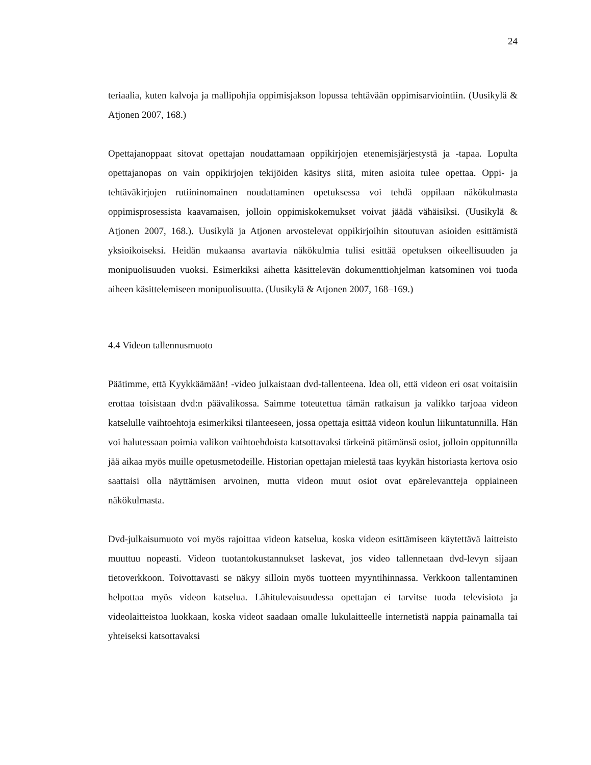24
teriaalia, kuten kalvoja ja mallipohjia oppimisjakson lopussa tehtävään oppimisarviointiin. (Uusikylä & Atjonen 2007, 168.)
Opettajanoppaat sitovat opettajan noudattamaan oppikirjojen etenemisjärjestystä ja -tapaa. Lopulta opettajanopas on vain oppikirjojen tekijöiden käsitys siitä, miten asioita tulee opettaa. Oppi- ja tehtäväkirjojen rutiininomainen noudattaminen opetuksessa voi tehdä oppilaan näkökulmasta oppimisprosessista kaavamaisen, jolloin oppimiskokemukset voivat jäädä vähäisiksi. (Uusikylä & Atjonen 2007, 168.). Uusikylä ja Atjonen arvostelevat oppikirjoihin sitoutuvan asioiden esittämistä yksioikoiseksi. Heidän mukaansa avartavia näkökulmia tulisi esittää opetuksen oikeellisuuden ja monipuolisuuden vuoksi. Esimerkiksi aihetta käsittelevän dokumenttiohjelman katsominen voi tuoda aiheen käsittelemiseen monipuolisuutta. (Uusikylä & Atjonen 2007, 168–169.)
4.4 Videon tallennusmuoto
Päätimme, että Kyykkäämään! -video julkaistaan dvd-tallenteena. Idea oli, että videon eri osat voitaisiin erottaa toisistaan dvd:n päävalikossa. Saimme toteutettua tämän ratkaisun ja valikko tarjoaa videon katselulle vaihtoehtoja esimerkiksi tilanteeseen, jossa opettaja esittää videon koulun liikuntatunnilla. Hän voi halutessaan poimia valikon vaihtoehdoista katsottavaksi tärkeinä pitämänsä osiot, jolloin oppitunnilla jää aikaa myös muille opetusmetodeille. Historian opettajan mielestä taas kyykän historiasta kertova osio saattaisi olla näyttämisen arvoinen, mutta videon muut osiot ovat epärelevantteja oppiaineen näkökulmasta.
Dvd-julkaisumuoto voi myös rajoittaa videon katselua, koska videon esittämiseen käytettävä laitteisto muuttuu nopeasti. Videon tuotantokustannukset laskevat, jos video tallennetaan dvd-levyn sijaan tietoverkkoon. Toivottavasti se näkyy silloin myös tuotteen myyntihinnassa. Verkkoon tallentaminen helpottaa myös videon katselua. Lähitulevaisuudessa opettajan ei tarvitse tuoda televisiota ja videolaitteistoa luokkaan, koska videot saadaan omalle lukulaitteelle internetistä nappia painamalla tai yhteiseksi katsottavaksi